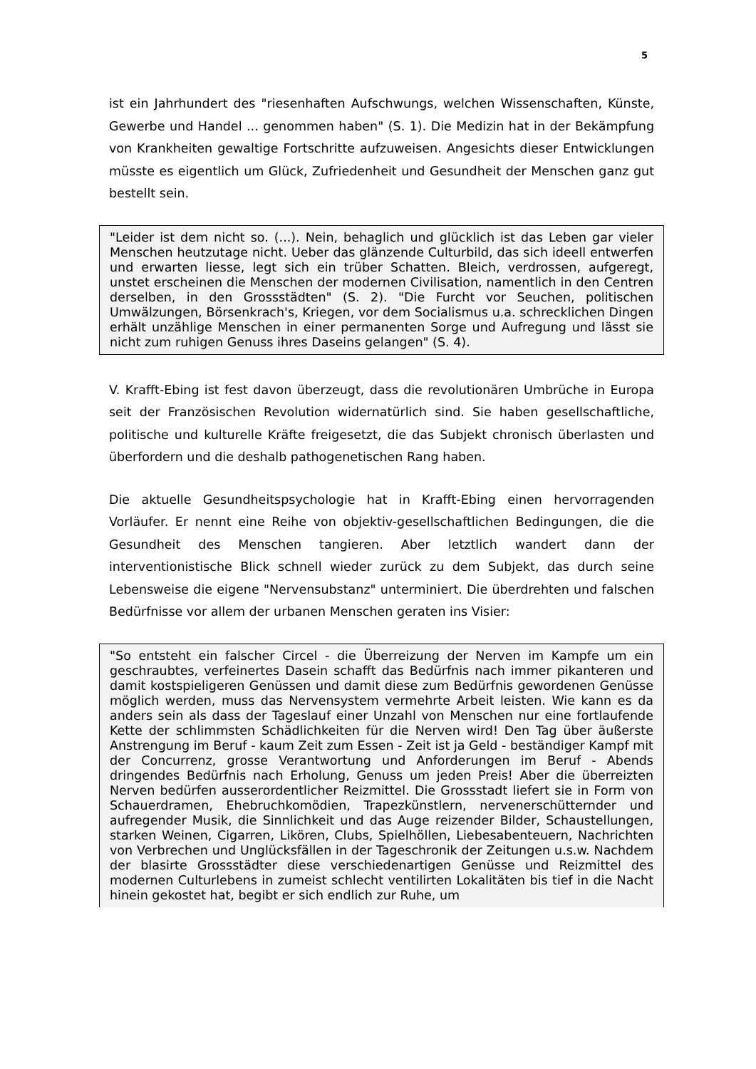5
ist ein Jahrhundert des "riesenhaften Aufschwungs, welchen Wissenschaften, Künste, Gewerbe und Handel ... genommen haben" (S. 1). Die Medizin hat in der Bekämpfung von Krankheiten gewaltige Fortschritte aufzuweisen. Angesichts dieser Entwicklungen müsste es eigentlich um Glück, Zufriedenheit und Gesundheit der Menschen ganz gut bestellt sein.
"Leider ist dem nicht so. (...). Nein, behaglich und glücklich ist das Leben gar vieler Menschen heutzutage nicht. Ueber das glänzende Culturbild, das sich ideell entwerfen und erwarten liesse, legt sich ein trüber Schatten. Bleich, verdrossen, aufgeregt, unstet erscheinen die Menschen der modernen Civilisation, namentlich in den Centren derselben, in den Grossstädten" (S. 2). "Die Furcht vor Seuchen, politischen Umwälzungen, Börsenkrach's, Kriegen, vor dem Socialismus u.a. schrecklichen Dingen erhält unzählige Menschen in einer permanenten Sorge und Aufregung und lässt sie nicht zum ruhigen Genuss ihres Daseins gelangen" (S. 4).
V. Krafft-Ebing ist fest davon überzeugt, dass die revolutionären Umbrüche in Europa seit der Französischen Revolution widernatürlich sind. Sie haben gesellschaftliche, politische und kulturelle Kräfte freigesetzt, die das Subjekt chronisch überlasten und überfordern und die deshalb pathogenetischen Rang haben.
Die aktuelle Gesundheitspsychologie hat in Krafft-Ebing einen hervorragenden Vorläufer. Er nennt eine Reihe von objektiv-gesellschaftlichen Bedingungen, die die Gesundheit des Menschen tangieren. Aber letztlich wandert dann der interventionistische Blick schnell wieder zurück zu dem Subjekt, das durch seine Lebensweise die eigene "Nervensubstanz" unterminiert. Die überdrehten und falschen Bedürfnisse vor allem der urbanen Menschen geraten ins Visier:
"So entsteht ein falscher Circel - die Überreizung der Nerven im Kampfe um ein geschraubtes, verfeinertes Dasein schafft das Bedürfnis nach immer pikanteren und damit kostspieligeren Genüssen und damit diese zum Bedürfnis gewordenen Genüsse möglich werden, muss das Nervensystem vermehrte Arbeit leisten. Wie kann es da anders sein als dass der Tageslauf einer Unzahl von Menschen nur eine fortlaufende Kette der schlimmsten Schädlichkeiten für die Nerven wird! Den Tag über äußerste Anstrengung im Beruf - kaum Zeit zum Essen - Zeit ist ja Geld - beständiger Kampf mit der Concurrenz, grosse Verantwortung und Anforderungen im Beruf - Abends dringendes Bedürfnis nach Erholung, Genuss um jeden Preis! Aber die überreizten Nerven bedürfen ausserordentlicher Reizmittel. Die Grossstadt liefert sie in Form von Schauerdramen, Ehebruchkomödien, Trapezkünstlern, nervenerschütternder und aufregender Musik, die Sinnlichkeit und das Auge reizender Bilder, Schaustellungen, starken Weinen, Cigarren, Likören, Clubs, Spielhöllen, Liebesabenteuern, Nachrichten von Verbrechen und Unglücksfällen in der Tageschronik der Zeitungen u.s.w. Nachdem der blasirte Grossstädter diese verschiedenartigen Genüsse und Reizmittel des modernen Culturlebens in zumeist schlecht ventilirten Lokalitäten bis tief in die Nacht hinein gekostet hat, begibt er sich endlich zur Ruhe, um